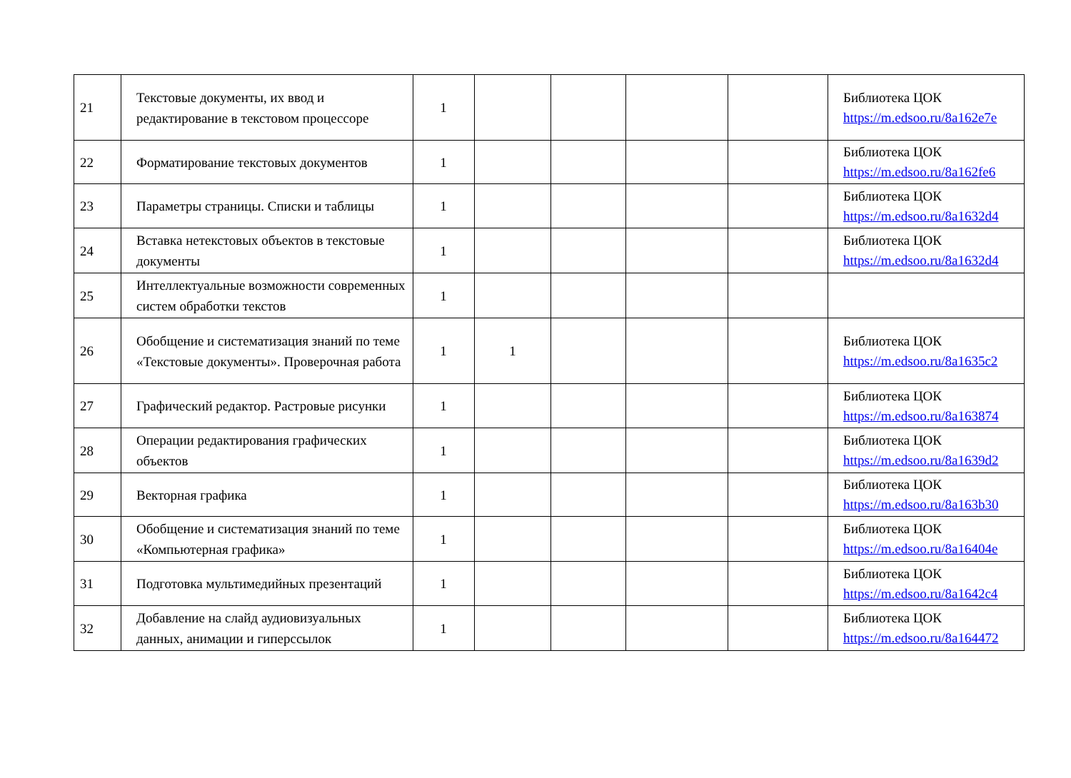| 21 | Текстовые документы, их ввод и редактирование в текстовом процессоре | 1 | | | | | Библиотека ЦОК https://m.edsoo.ru/8a162e7e |
| 22 | Форматирование текстовых документов | 1 | | | | | Библиотека ЦОК https://m.edsoo.ru/8a162fe6 |
| 23 | Параметры страницы. Списки и таблицы | 1 | | | | | Библиотека ЦОК https://m.edsoo.ru/8a1632d4 |
| 24 | Вставка нетекстовых объектов в текстовые документы | 1 | | | | | Библиотека ЦОК https://m.edsoo.ru/8a1632d4 |
| 25 | Интеллектуальные возможности современных систем обработки текстов | 1 | | | | | |
| 26 | Обобщение и систематизация знаний по теме «Текстовые документы». Проверочная работа | 1 | 1 | | | | Библиотека ЦОК https://m.edsoo.ru/8a1635c2 |
| 27 | Графический редактор. Растровые рисунки | 1 | | | | | Библиотека ЦОК https://m.edsoo.ru/8a163874 |
| 28 | Операции редактирования графических объектов | 1 | | | | | Библиотека ЦОК https://m.edsoo.ru/8a1639d2 |
| 29 | Векторная графика | 1 | | | | | Библиотека ЦОК https://m.edsoo.ru/8a163b30 |
| 30 | Обобщение и систематизация знаний по теме «Компьютерная графика» | 1 | | | | | Библиотека ЦОК https://m.edsoo.ru/8a16404e |
| 31 | Подготовка мультимедийных презентаций | 1 | | | | | Библиотека ЦОК https://m.edsoo.ru/8a1642c4 |
| 32 | Добавление на слайд аудиовизуальных данных, анимации и гиперссылок | 1 | | | | | Библиотека ЦОК https://m.edsoo.ru/8a164472 |